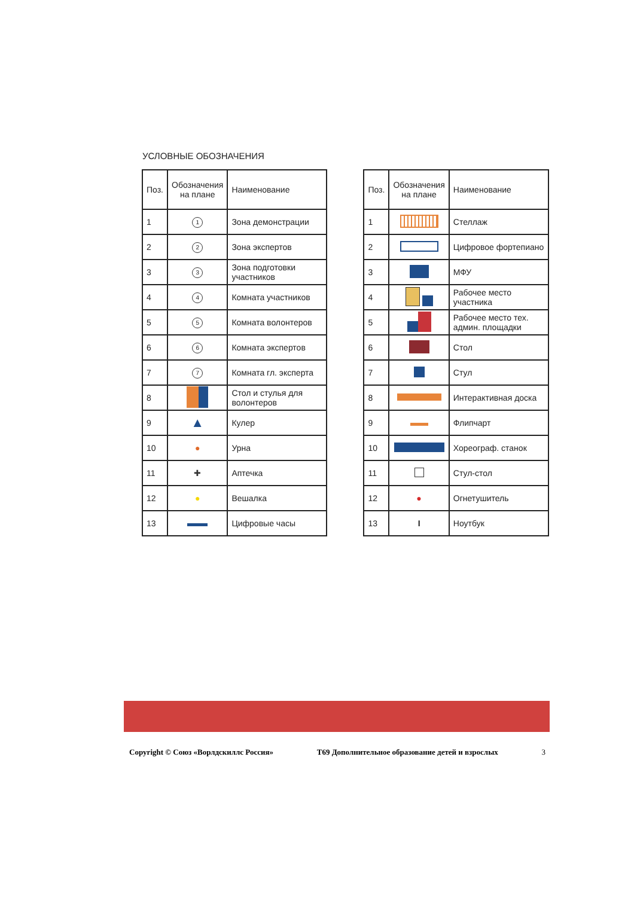УСЛОВНЫЕ ОБОЗНАЧЕНИЯ
| Поз. | Обозначения на плане | Наименование |
| --- | --- | --- |
| 1 | 1 | Зона демонстрации |
| 2 | 2 | Зона экспертов |
| 3 | 3 | Зона подготовки участников |
| 4 | 4 | Комната участников |
| 5 | 5 | Комната волонтеров |
| 6 | 6 | Комната экспертов |
| 7 | 7 | Комната гл. эксперта |
| 8 | | Стол и стулья для волонтеров |
| 9 | ▲ | Кулер |
| 10 | ● | Урна |
| 11 | ✚ | Аптечка |
| 12 | ● | Вешалка |
| 13 | | Цифровые часы |
| Поз. | Обозначения на плане | Наименование |
| --- | --- | --- |
| 1 | | Стеллаж |
| 2 | | Цифровое фортепиано |
| 3 | | МФУ |
| 4 | | Рабочее место участника |
| 5 | | Рабочее место тех. админ. площадки |
| 6 | | Стол |
| 7 | | Стул |
| 8 | | Интерактивная доска |
| 9 | | Флипчарт |
| 10 | | Хореограф. станок |
| 11 | | Стул-стол |
| 12 | ● | Огнетушитель |
| 13 | I | Ноутбук |
Copyright © Союз «Ворлдскиллс Россия» Т69 Дополнительное образование детей и взрослых 3